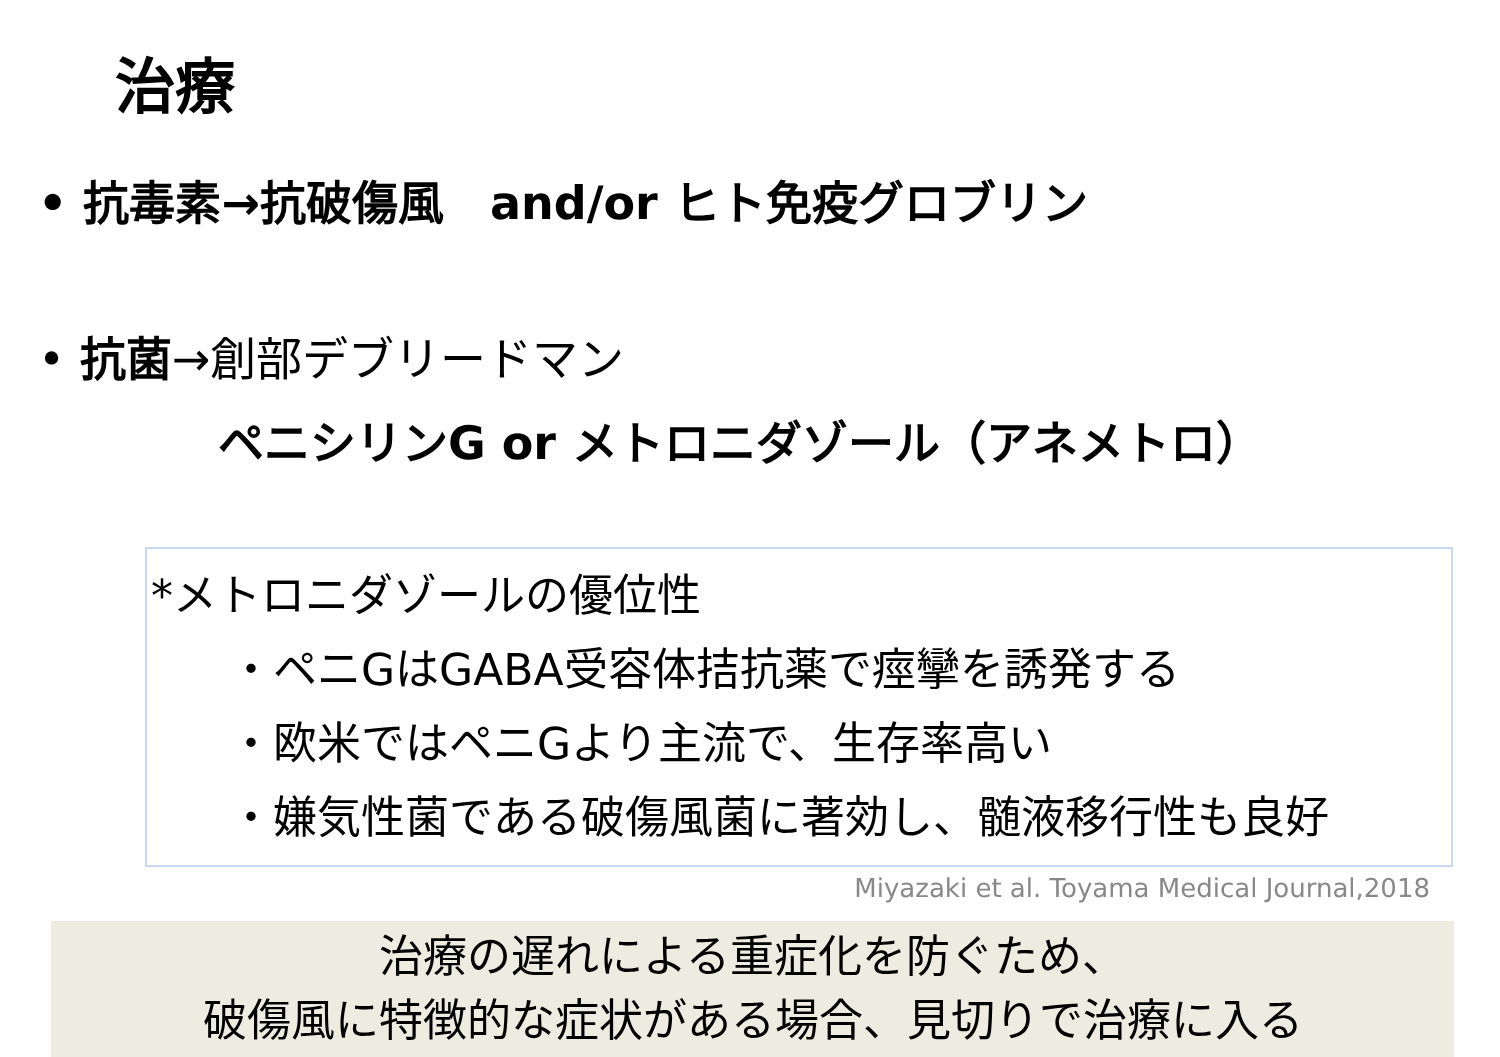治療
• 抗毒素→抗破傷風　and/or ヒト免疫グロブリン
• 抗菌→創部デブリードマン
ペニシリンG or メトロニダゾール（アネメトロ）
*メトロニダゾールの優位性
・ペニGはGABA受容体拮抗薬で痙攣を誘発する
・欧米ではペニGより主流で、生存率高い
・嫌気性菌である破傷風菌に著効し、髄液移行性も良好
Miyazaki et al. Toyama Medical Journal,2018
治療の遅れによる重症化を防ぐため、
破傷風に特徴的な症状がある場合、見切りで治療に入る